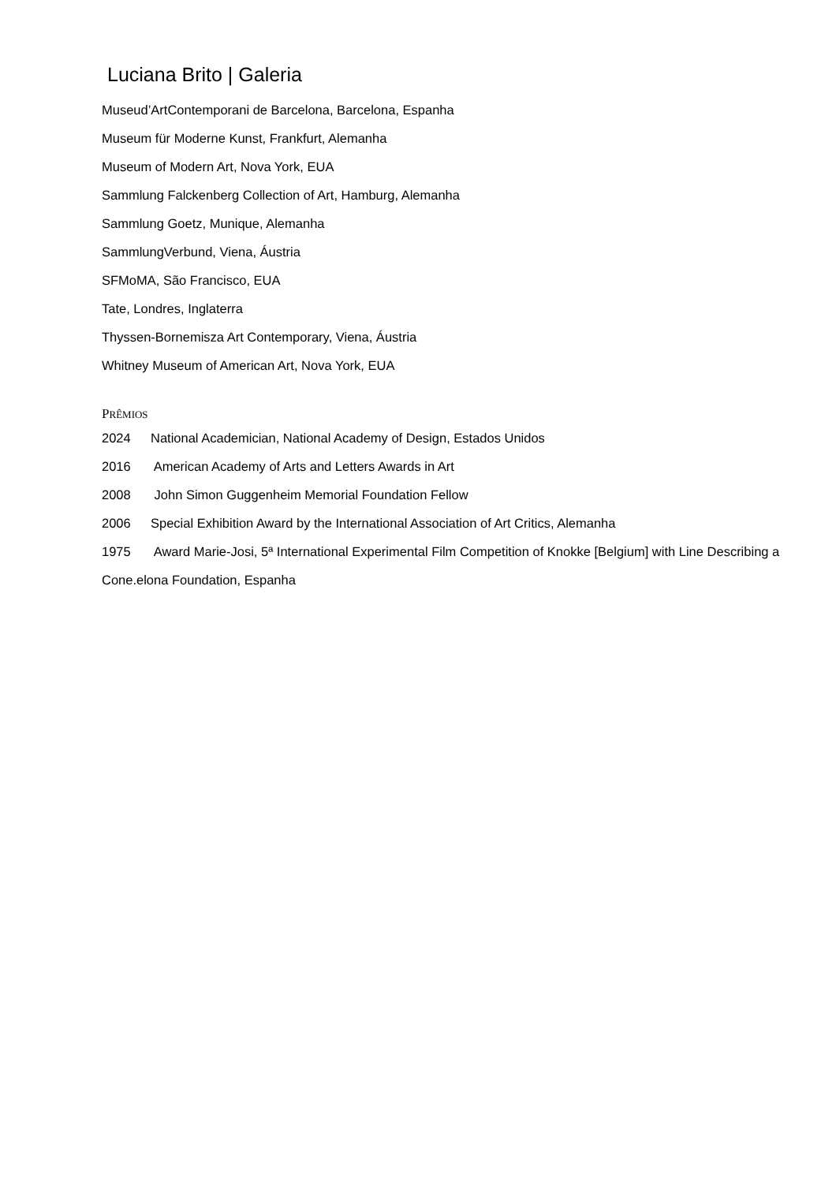Luciana Brito | Galeria
Museud’ArtContemporani de Barcelona, Barcelona, Espanha
Museum für Moderne Kunst, Frankfurt, Alemanha
Museum of Modern Art, Nova York, EUA
Sammlung Falckenberg Collection of Art, Hamburg, Alemanha
Sammlung Goetz, Munique, Alemanha
SammlungVerbund, Viena, Áustria
SFMoMA, São Francisco, EUA
Tate, Londres, Inglaterra
Thyssen-Bornemisza Art Contemporary, Viena, Áustria
Whitney Museum of American Art, Nova York, EUA
PRÊMIOS
2024 National Academician, National Academy of Design, Estados Unidos
2016 American Academy of Arts and Letters Awards in Art
2008 John Simon Guggenheim Memorial Foundation Fellow
2006 Special Exhibition Award by the International Association of Art Critics, Alemanha
1975 Award Marie-Josi, 5ª International Experimental Film Competition of Knokke [Belgium] with Line Describing a Cone.elona Foundation, Espanha